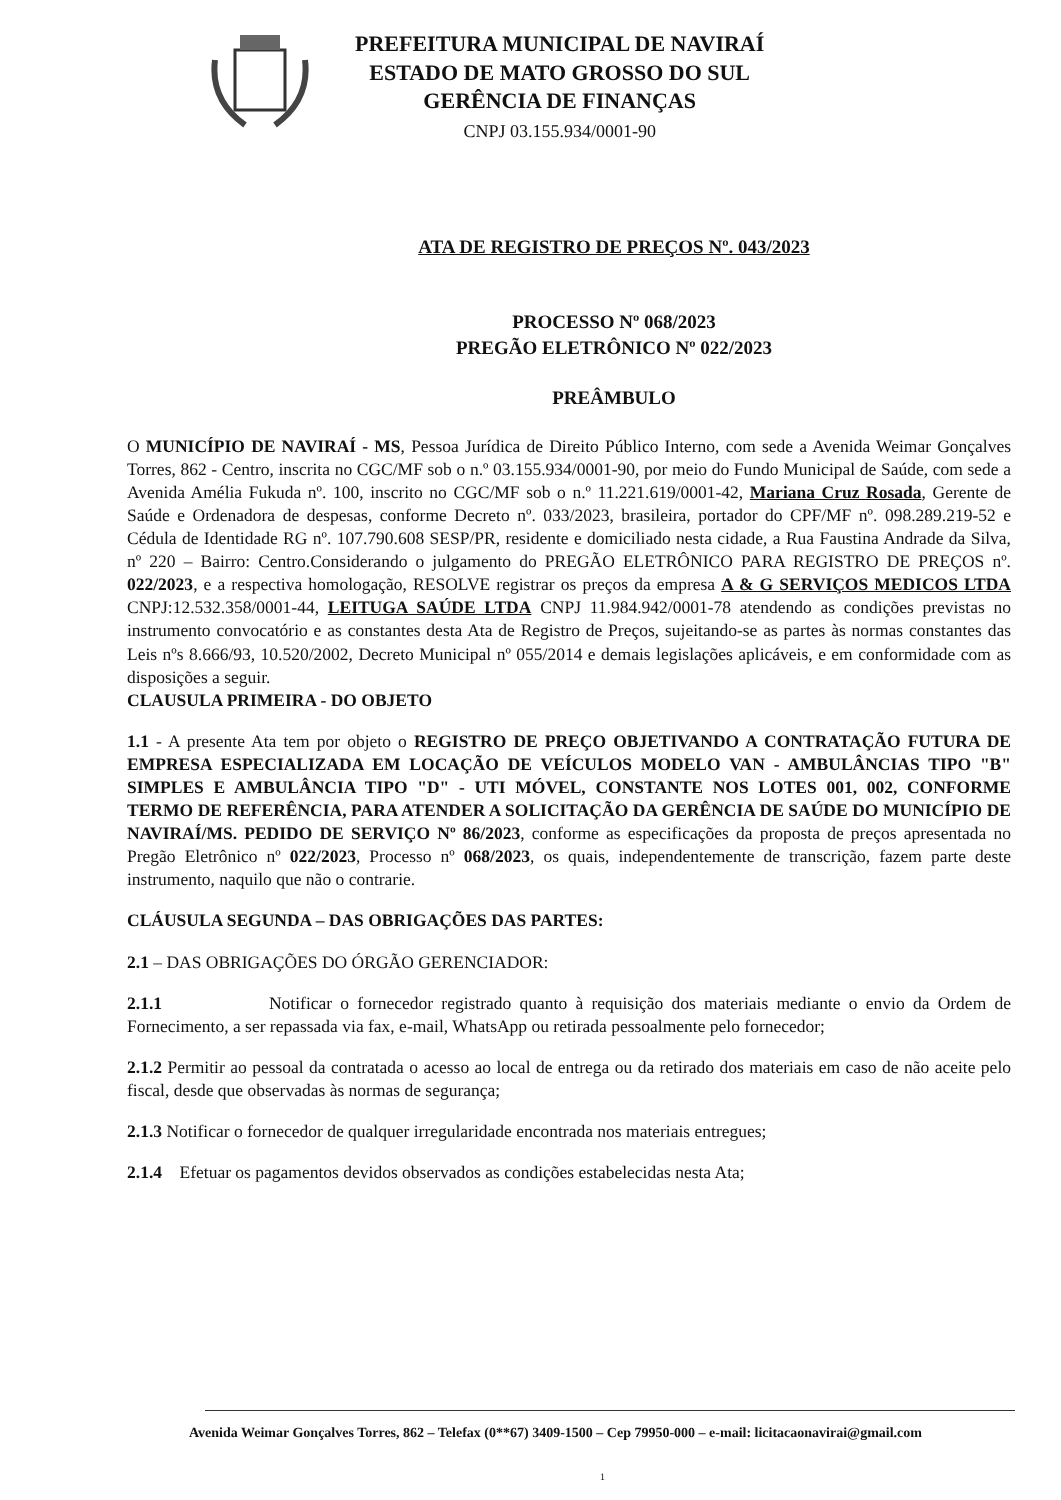PREFEITURA MUNICIPAL DE NAVIRAÍ
ESTADO DE MATO GROSSO DO SUL
GERÊNCIA DE FINANÇAS
CNPJ 03.155.934/0001-90
ATA DE REGISTRO DE PREÇOS Nº. 043/2023
PROCESSO Nº 068/2023
PREGÃO ELETRÔNICO Nº 022/2023
PREÂMBULO
O MUNICÍPIO DE NAVIRAÍ - MS, Pessoa Jurídica de Direito Público Interno, com sede a Avenida Weimar Gonçalves Torres, 862 - Centro, inscrita no CGC/MF sob o n.º 03.155.934/0001-90, por meio do Fundo Municipal de Saúde, com sede a Avenida Amélia Fukuda nº. 100, inscrito no CGC/MF sob o n.º 11.221.619/0001-42, Mariana Cruz Rosada, Gerente de Saúde e Ordenadora de despesas, conforme Decreto nº. 033/2023, brasileira, portador do CPF/MF nº. 098.289.219-52 e Cédula de Identidade RG nº. 107.790.608 SESP/PR, residente e domiciliado nesta cidade, a Rua Faustina Andrade da Silva, nº 220 – Bairro: Centro.Considerando o julgamento do PREGÃO ELETRÔNICO PARA REGISTRO DE PREÇOS nº. 022/2023, e a respectiva homologação, RESOLVE registrar os preços da empresa A & G SERVIÇOS MEDICOS LTDA CNPJ:12.532.358/0001-44, LEITUGA SAÚDE LTDA CNPJ 11.984.942/0001-78 atendendo as condições previstas no instrumento convocatório e as constantes desta Ata de Registro de Preços, sujeitando-se as partes às normas constantes das Leis nºs 8.666/93, 10.520/2002, Decreto Municipal nº 055/2014 e demais legislações aplicáveis, e em conformidade com as disposições a seguir.
CLAUSULA PRIMEIRA - DO OBJETO
1.1 - A presente Ata tem por objeto o REGISTRO DE PREÇO OBJETIVANDO A CONTRATAÇÃO FUTURA DE EMPRESA ESPECIALIZADA EM LOCAÇÃO DE VEÍCULOS MODELO VAN - AMBULÂNCIAS TIPO "B" SIMPLES E AMBULÂNCIA TIPO "D" - UTI MÓVEL, CONSTANTE NOS LOTES 001, 002, CONFORME TERMO DE REFERÊNCIA, PARA ATENDER A SOLICITAÇÃO DA GERÊNCIA DE SAÚDE DO MUNICÍPIO DE NAVIRAÍ/MS. PEDIDO DE SERVIÇO Nº 86/2023, conforme as especificações da proposta de preços apresentada no Pregão Eletrônico nº 022/2023, Processo nº 068/2023, os quais, independentemente de transcrição, fazem parte deste instrumento, naquilo que não o contrarie.
CLÁUSULA SEGUNDA – DAS OBRIGAÇÕES DAS PARTES:
2.1 – DAS OBRIGAÇÕES DO ÓRGÃO GERENCIADOR:
2.1.1 Notificar o fornecedor registrado quanto à requisição dos materiais mediante o envio da Ordem de Fornecimento, a ser repassada via fax, e-mail, WhatsApp ou retirada pessoalmente pelo fornecedor;
2.1.2 Permitir ao pessoal da contratada o acesso ao local de entrega ou da retirado dos materiais em caso de não aceite pelo fiscal, desde que observadas às normas de segurança;
2.1.3 Notificar o fornecedor de qualquer irregularidade encontrada nos materiais entregues;
2.1.4 Efetuar os pagamentos devidos observados as condições estabelecidas nesta Ata;
Avenida Weimar Gonçalves Torres, 862 – Telefax (0**67) 3409-1500 – Cep 79950-000 – e-mail: licitacaonavirai@gmail.com
1